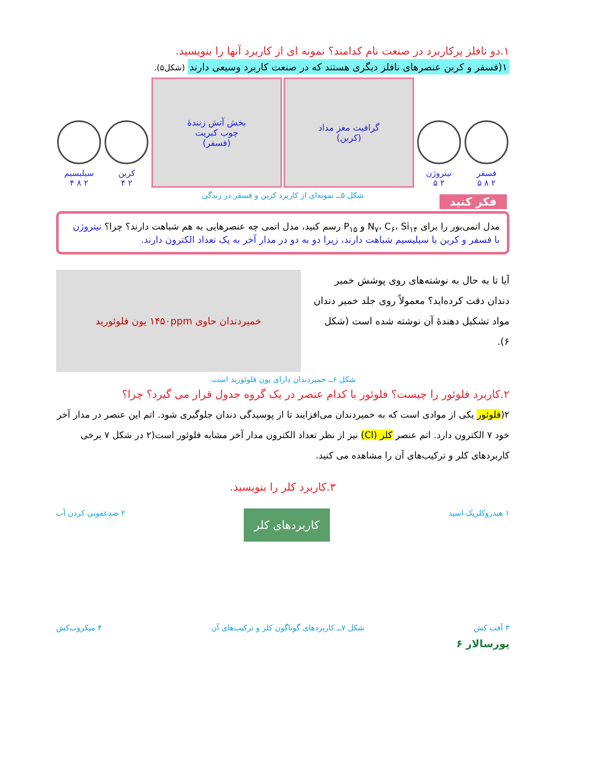۱.دو نافلز پرکاربرد در صنعت نام کدامند؟ نمونه ای از کاربرد آنها را بنویسید.
۱(فسفر و کربن عنصرهای نافلز دیگری هستند که در صنعت کاربرد وسیعی دارند (شکل۵).
فسفر
۲ ۸ ۵
نیتروژن
۲ ۵
گرافیت مغز مداد
(کربن)
بخش آتش زنندهٔ
چوب کبریت
(فسفر)
کربن
۲ ۴
سیلیسیم
۲ ۸ ۴
شکل ۵ــ نمونه‌ای از کاربرد کربن و فسفر در زندگی
فکر کنید
مدل اتمی‌بور را برای N<sub>۷</sub>، C<sub>۶</sub>، Si<sub>۱۴</sub> و P<sub>۱۵</sub> رسم کنید، مدل اتمی چه عنصرهایی به هم شباهت دارند؟ چرا؟ نیتروژن با فسفر و کربن با سیلیسیم شباهت دارند، زیرا دو به دو در مدار آخر به یک تعداد الکترون دارند.
آیا تا به حال به نوشته‌های روی پوشش خمیر دندان دقت کرده‌اید؟ معمولاً روی جلد خمیر دندان مواد تشکیل دهندهٔ آن نوشته شده است (شکل ۶).
خمیردندان حاوی ۱۴۵۰ppm یون فلوئورید
شکل ۶ــ خمیردندان دارای یون فلوئورید است.
۲.کاربرد فلوئور را چیست؟ فلوئور با کدام عنصر در یک گروه جدول قرار می گیرد؟ چرا؟
۲(فلوئور یکی از موادی است که به خمیردندان می‌افزایند تا از پوسیدگی دندان جلوگیری شود. اتم این عنصر در مدار آخر خود ۷ الکترون دارد. اتم عنصر کلر (Cl) نیز از نظر تعداد الکترون مدار آخر مشابه فلوئور است(۲ در شکل ۷ برخی کاربردهای کلر و ترکیب‌های آن را مشاهده می کنید.
۳.کاربرد کلر را بنویسید.
۱ هیدروکلریک اسید کاربردهای کلر ۲ ضدعفونی کردن آب
۳ آفت کش شکل ۷ــ کاربردهای گوناگون کلر و ترکیب‌های آن ۴ میکروب‌کش
پورسالار ۶